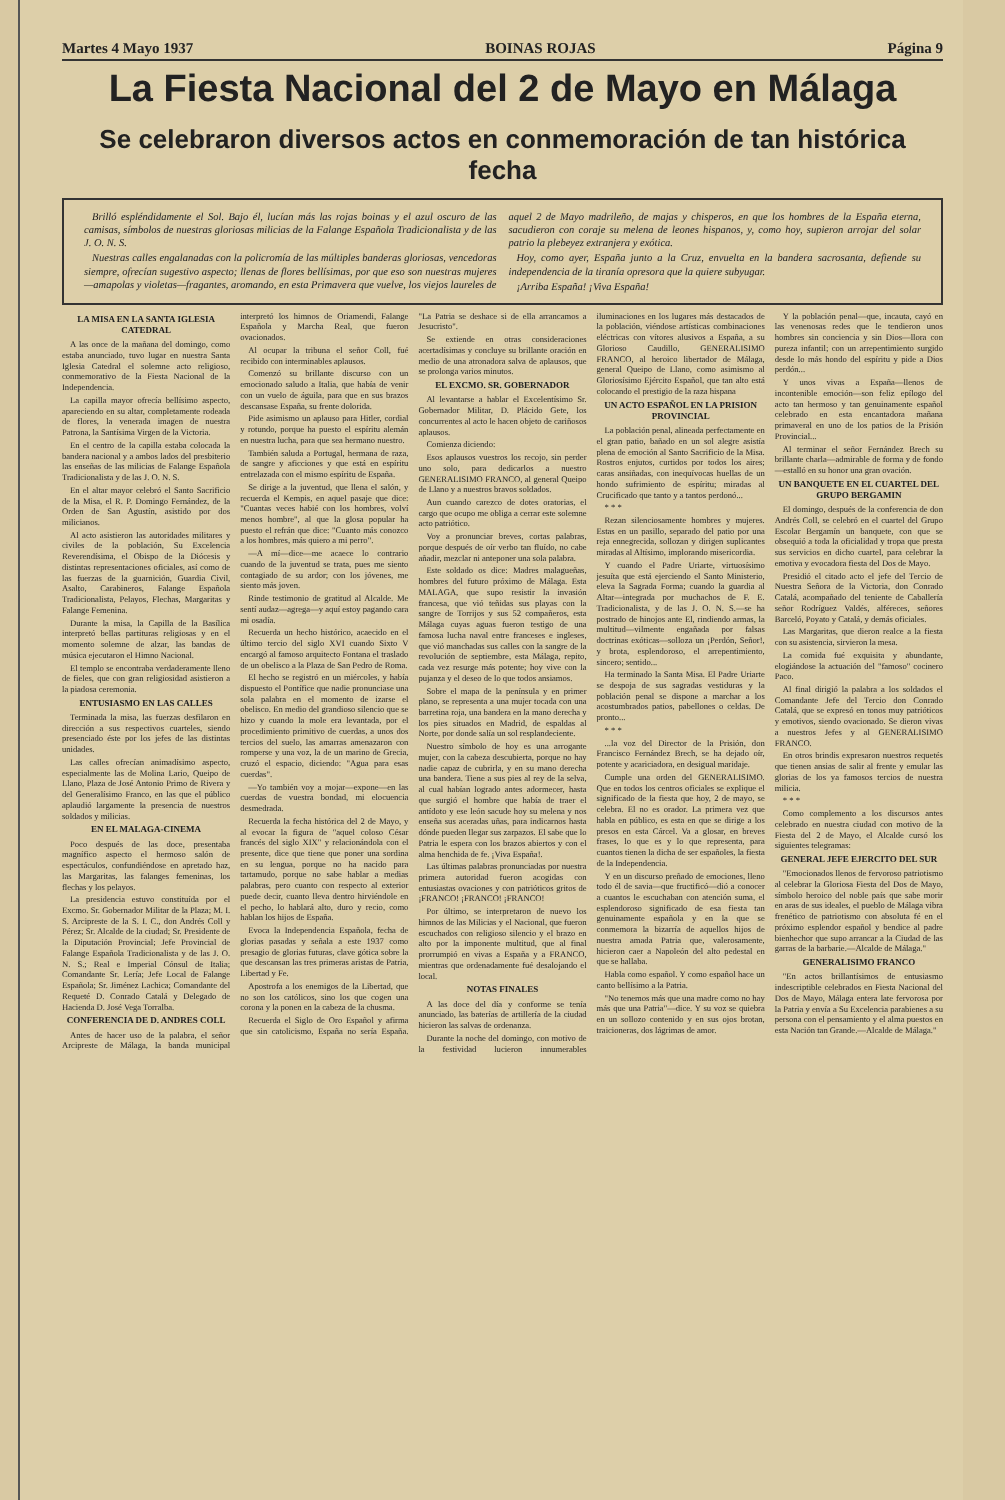Martes 4 Mayo 1937 BOINAS ROJAS Página 9
La Fiesta Nacional del 2 de Mayo en Málaga
Se celebraron diversos actos en conmemoración de tan histórica fecha
Brilló espléndidamente el Sol. Bajo él, lucían más las rojas boinas y el azul oscuro de las camisas, símbolos de nuestras gloriosas milicias de la Falange Española Tradicionalista y de las J. O. N. S.
Nuestras calles engalanadas con la policromía de las múltiples banderas gloriosas, vencedoras siempre, ofrecían sugestivo aspecto; llenas de flores bellísimas, por que eso son nuestras mujeres—amapolas y violetas—fragantes, aromando, en esta Primavera que vuelve, los viejos laureles de aquel 2 de Mayo madrileño, de majas y chisperos, en que los hombres de la España eterna, sacudieron con coraje su melena de leones hispanos, y, como hoy, supieron arrojar del solar patrio la plebeyez extranjera y exótica.
Hoy, como ayer, España junto a la Cruz, envuelta en la bandera sacrosanta, defiende su independencia de la tiranía opresora que la quiere subyugar.
¡Arriba España! ¡Viva España!
LA MISA EN LA SANTA IGLESIA CATEDRAL
A las once de la mañana del domingo, como estaba anunciado, tuvo lugar en nuestra Santa Iglesia Catedral el solemne acto religioso, conmemorativo de la Fiesta Nacional de la Independencia.
La capilla mayor ofrecía bellísimo aspecto, apareciendo en su altar, completamente rodeada de flores, la venerada imagen de nuestra Patrona, la Santísima Virgen de la Victoria.
En el centro de la capilla estaba colocada la bandera nacional y a ambos lados del presbiterio las enseñas de las milicias de Falange Española Tradicionalista y de las J. O. N. S.
En el altar mayor celebró el Santo Sacrificio de la Misa, el R. P. Domingo Fernández, de la Orden de San Agustín, asistido por dos milicianos.
Al acto asistieron las autoridades militares y civiles de la población, Su Excelencia Reverendísima, el Obispo de la Diócesis y distintas representaciones oficiales, así como de las fuerzas de la guarnición, Guardia Civil, Asalto, Carabineros, Falange Española Tradicionalista, Pelayos, Flechas, Margaritas y Falange Femenina.
Durante la misa, la Capilla de la Basílica interpretó bellas partituras religiosas y en el momento solemne de alzar, las bandas de música ejecutaron el Himno Nacional.
El templo se encontraba verdaderamente lleno de fieles, que con gran religiosidad asistieron a la piadosa ceremonia.
ENTUSIASMO EN LAS CALLES
Terminada la misa, las fuerzas desfilaron en dirección a sus respectivos cuarteles, siendo presenciado éste por los jefes de las distintas unidades.
Las calles ofrecían animadísimo aspecto, especialmente las de Molina Lario, Queipo de Llano, Plaza de José Antonio Primo de Rivera y del Generalísimo Franco, en las que el público aplaudió largamente la presencia de nuestros soldados y milicias.
EN EL MALAGA-CINEMA
Poco después de las doce, presentaba magnífico aspecto el hermoso salón de espectáculos, confundiéndose en apretado haz, las Margaritas, las falanges femeninas, los flechas y los pelayos.
La presidencia estuvo constituída por el Excmo. Sr. Gobernador Militar de la Plaza; M. I. S. Arcipreste de la S. I. C., don Andrés Coll y Pérez; Sr. Alcalde de la ciudad; Sr. Presidente de la Diputación Provincial; Jefe Provincial de Falange Española Tradicionalista y de las J. O. N. S.; Real e Imperial Cónsul de Italia; Comandante Sr. Lería; Jefe Local de Falange Española; Sr. Jiménez Lachica; Comandante del Requeté D. Conrado Catalá y Delegado de Hacienda D. José Vega Torralba.
CONFERENCIA DE D. ANDRES COLL
Antes de hacer uso de la palabra, el señor Arcipreste de Málaga, la banda municipal interpretó los himnos de Oriamendi, Falange Española y Marcha Real, que fueron ovacionados.
Al ocupar la tribuna el señor Coll, fué recibido con interminables aplausos.
Comenzó su brillante discurso con un emocionado saludo a Italia, que había de venir con un vuelo de águila, para que en sus brazos descansase España, su frente dolorida.
Pide asimismo un aplauso para Hitler, cordial y rotundo, porque ha puesto el espíritu alemán en nuestra lucha, para que sea hermano nuestro.
También saluda a Portugal, hermana de raza, de sangre y aficciones y que está en espíritu entrelazada con el mismo espíritu de España.
Se dirige a la juventud, que llena el salón, y recuerda el Kempis, en aquel pasaje que dice: "Cuantas veces habié con los hombres, volví menos hombre", al que la glosa popular ha puesto el refrán que dice: "Cuanto más conozco a los hombres, más quiero a mi perro".
—A mí—dice—me acaece lo contrario cuando de la juventud se trata, pues me siento contagiado de su ardor; con los jóvenes, me siento más joven.
Rinde testimonio de gratitud al Alcalde. Me sentí audaz—agrega—y aquí estoy pagando cara mi osadía.
Recuerda un hecho histórico, acaecido en el último tercio del siglo XVI cuando Sixto V encargó al famoso arquitecto Fontana el traslado de un obelisco a la Plaza de San Pedro de Roma.
El hecho se registró en un miércoles, y había dispuesto el Pontífice que nadie pronunciase una sola palabra en el momento de izarse el obelisco. En medio del grandioso silencio que se hizo y cuando la mole era levantada, por el procedimiento primitivo de cuerdas, a unos dos tercios del suelo, las amarras amenazaron con romperse y una voz, la de un marino de Grecia, cruzó el espacio, diciendo: "Agua para esas cuerdas".
—Yo también voy a mojar—expone—en las cuerdas de vuestra bondad, mi elocuencia desmedrada.
Recuerda la fecha histórica del 2 de Mayo, y al evocar la figura de "aquel coloso César francés del siglo XIX" y relacionándola con el presente, dice que tiene que poner una sordina en su lengua, porque no ha nacido para tartamudo, porque no sabe hablar a medias palabras, pero cuanto con respecto al exterior puede decir, cuanto lleva dentro hirviéndole en el pecho, lo hablará alto, duro y recio, como hablan los hijos de España.
Evoca la Independencia Española, fecha de glorias pasadas y señala a este 1937 como presagio de glorias futuras, clave gótica sobre la que descansan las tres primeras aristas de Patria, Libertad y Fe.
Apostrofa a los enemigos de la Libertad, que no son los católicos, sino los que cogen una corona y la ponen en la cabeza de la chusma.
Recuerda el Siglo de Oro Español y afirma que sin catolicismo, España no sería España. "La Patria se deshace si de ella arrancamos a Jesucristo".
Se extiende en otras consideraciones acertadísimas y concluye su brillante oración en medio de una atronadora salva de aplausos, que se prolonga varios minutos.
EL EXCMO. SR. GOBERNADOR
Al levantarse a hablar el Excelentísimo Sr. Gobernador Militar, D. Plácido Gete, los concurrentes al acto le hacen objeto de cariñosos aplausos.
Comienza diciendo:
Esos aplausos vuestros los recojo, sin perder uno solo, para dedicarlos a nuestro GENERALISIMO FRANCO, al general Queipo de Llano y a nuestros bravos soldados.
Aun cuando carezco de dotes oratorias, el cargo que ocupo me obliga a cerrar este solemne acto patriótico.
Voy a pronunciar breves, cortas palabras, porque después de oír verbo tan fluído, no cabe añadir, mezclar ni anteponer una sola palabra.
Este soldado os dice: Madres malagueñas, hombres del futuro próximo de Málaga. Esta MALAGA, que supo resistir la invasión francesa, que vió teñidas sus playas con la sangre de Torrijos y sus 52 compañeros, esta Málaga cuyas aguas fueron testigo de una famosa lucha naval entre franceses e ingleses, que vió manchadas sus calles con la sangre de la revolución de septiembre, esta Málaga, repito, cada vez resurge más potente; hoy vive con la pujanza y el deseo de lo que todos ansiamos.
Sobre el mapa de la península y en primer plano, se representa a una mujer tocada con una barretina roja, una bandera en la mano derecha y los pies situados en Madrid, de espaldas al Norte, por donde salía un sol resplandeciente.
Nuestro símbolo de hoy es una arrogante mujer, con la cabeza descubierta, porque no hay nadie capaz de cubrirla, y en su mano derecha una bandera. Tiene a sus pies al rey de la selva, al cual habían logrado antes adormecer, hasta que surgió el hombre que había de traer el antídoto y ese león sacude hoy su melena y nos enseña sus aceradas uñas, para indicarnos hasta dónde pueden llegar sus zarpazos. El sabe que lo Patria le espera con los brazos abiertos y con el alma henchida de fe. ¡Viva España!.
Las últimas palabras pronunciadas por nuestra primera autoridad fueron acogidas con entusiastas ovaciones y con patrióticos gritos de ¡FRANCO! ¡FRANCO! ¡FRANCO!
Por último, se interpretaron de nuevo los himnos de las Milicias y el Nacional, que fueron escuchados con religioso silencio y el brazo en alto por la imponente multitud, que al final prorrumpió en vivas a España y a FRANCO, mientras que ordenadamente fué desalojando el local.
NOTAS FINALES
A las doce del día y conforme se tenía anunciado, las baterías de artillería de la ciudad hicieron las salvas de ordenanza.
Durante la noche del domingo, con motivo de la festividad lucieron innumerables iluminaciones en los lugares más destacados de la población, viéndose artísticas combinaciones eléctricas con vítores alusivos a España, a su Glorioso Caudillo, GENERALISIMO FRANCO, al heroico libertador de Málaga, general Queipo de Llano, como asimismo al Gloriosísimo Ejército Español, que tan alto está colocando el prestigio de la raza hispana
UN ACTO ESPAÑOL EN LA PRISION PROVINCIAL
La población penal, alineada perfectamente en el gran patio, bañado en un sol alegre asistía plena de emoción al Santo Sacrificio de la Misa. Rostros enjutos, curtidos por todos los aires; caras ansiñadas, con inequívocas huellas de un hondo sufrimiento de espíritu; miradas al Crucificado que tanto y a tantos perdonó...
* * *
Rezan silenciosamente hombres y mujeres. Estas en un pasillo, separado del patio por una reja ennegrecida, sollozan y dirigen suplicantes miradas al Altísimo, implorando misericordia.
Y cuando el Padre Uriarte, virtuosísimo jesuíta que está ejerciendo el Santo Ministerio, eleva la Sagrada Forma; cuando la guardia al Altar—integrada por muchachos de F. E. Tradicionalista, y de las J. O. N. S.—se ha postrado de hinojos ante El, rindiendo armas, la multitud—vilmente engañada por falsas doctrinas exóticas—solloza un ¡Perdón, Señor!, y brota, esplendoroso, el arrepentimiento, sincero; sentido...
Ha terminado la Santa Misa. El Padre Uriarte se despoja de sus sagradas vestiduras y la población penal se dispone a marchar a los acostumbrados patios, pabellones o celdas. De pronto...
* * *
...la voz del Director de la Prisión, don Francisco Fernández Brech, se ha dejado oír, potente y acariciadora, en desigual maridaje.
Cumple una orden del GENERALISIMO. Que en todos los centros oficiales se explique el significado de la fiesta que hoy, 2 de mayo, se celebra. El no es orador. La primera vez que habla en público, es esta en que se dirige a los presos en esta Cárcel. Va a glosar, en breves frases, lo que es y lo que representa, para cuantos tienen la dicha de ser españoles, la fiesta de la Independencia.
Y en un discurso preñado de emociones, lleno todo él de savia—que fructificó—dió a conocer a cuantos le escuchaban con atención suma, el esplendoroso significado de esa fiesta tan genuinamente española y en la que se conmemora la bizarría de aquellos hijos de nuestra amada Patria que, valerosamente, hicieron caer a Napoleón del alto pedestal en que se hallaba.
Habla como español. Y como español hace un canto bellísimo a la Patria.
"No tenemos más que una madre como no hay más que una Patria"—dice. Y su voz se quiebra en un sollozo contenido y en sus ojos brotan, traicioneras, dos lágrimas de amor.
Y la población penal—que, incauta, cayó en las venenosas redes que le tendieron unos hombres sin conciencia y sin Dios—llora con pureza infantil; con un arrepentimiento surgido desde lo más hondo del espíritu y pide a Dios perdón...
Y unos vivas a España—llenos de incontenible emoción—son feliz epílogo del acto tan hermoso y tan genuinamente español celebrado en esta encantadora mañana primaveral en uno de los patios de la Prisión Provincial...
Al terminar el señor Fernández Brech su brillante charla—admirable de forma y de fondo—estalló en su honor una gran ovación.
UN BANQUETE EN EL CUARTEL DEL GRUPO BERGAMIN
El domingo, después de la conferencia de don Andrés Coll, se celebró en el cuartel del Grupo Escolar Bergamín un banquete, con que se obsequió a toda la oficialidad y tropa que presta sus servicios en dicho cuartel, para celebrar la emotiva y evocadora fiesta del Dos de Mayo.
Presidió el citado acto el jefe del Tercio de Nuestra Señora de la Victoria, don Conrado Catalá, acompañado del teniente de Caballería señor Rodríguez Valdés, alféreces, señores Barceló, Poyato y Catalá, y demás oficiales.
Las Margaritas, que dieron realce a la fiesta con su asistencia, sirvieron la mesa.
La comida fué exquisita y abundante, elogiándose la actuación del "famoso" cocinero Paco.
Al final dirigió la palabra a los soldados el Comandante Jefe del Tercio don Conrado Catalá, que se expresó en tonos muy patrióticos y emotivos, siendo ovacionado. Se dieron vivas a nuestros Jefes y al GENERALISIMO FRANCO.
En otros brindis expresaron nuestros requetés que tienen ansias de salir al frente y emular las glorias de los ya famosos tercios de nuestra milicia.
* * *
Como complemento a los discursos antes celebrado en nuestra ciudad con motivo de la Fiesta del 2 de Mayo, el Alcalde cursó los siguientes telegramas:
GENERAL JEFE EJERCITO DEL SUR
"Emocionados llenos de fervoroso patriotismo al celebrar la Gloriosa Fiesta del Dos de Mayo, símbolo heroico del noble país que sabe morir en aras de sus ideales, el pueblo de Málaga vibra frenético de patriotismo con absoluta fé en el próximo esplendor español y bendice al padre bienhechor que supo arrancar a la Ciudad de las garras de la barbarie.—Alcalde de Málaga."
GENERALISIMO FRANCO
"En actos brillantísimos de entusiasmo indescriptible celebrados en Fiesta Nacional del Dos de Mayo, Málaga entera late fervorosa por la Patria y envía a Su Excelencia parabienes a su persona con el pensamiento y el alma puestos en esta Nación tan Grande.—Alcalde de Málaga."